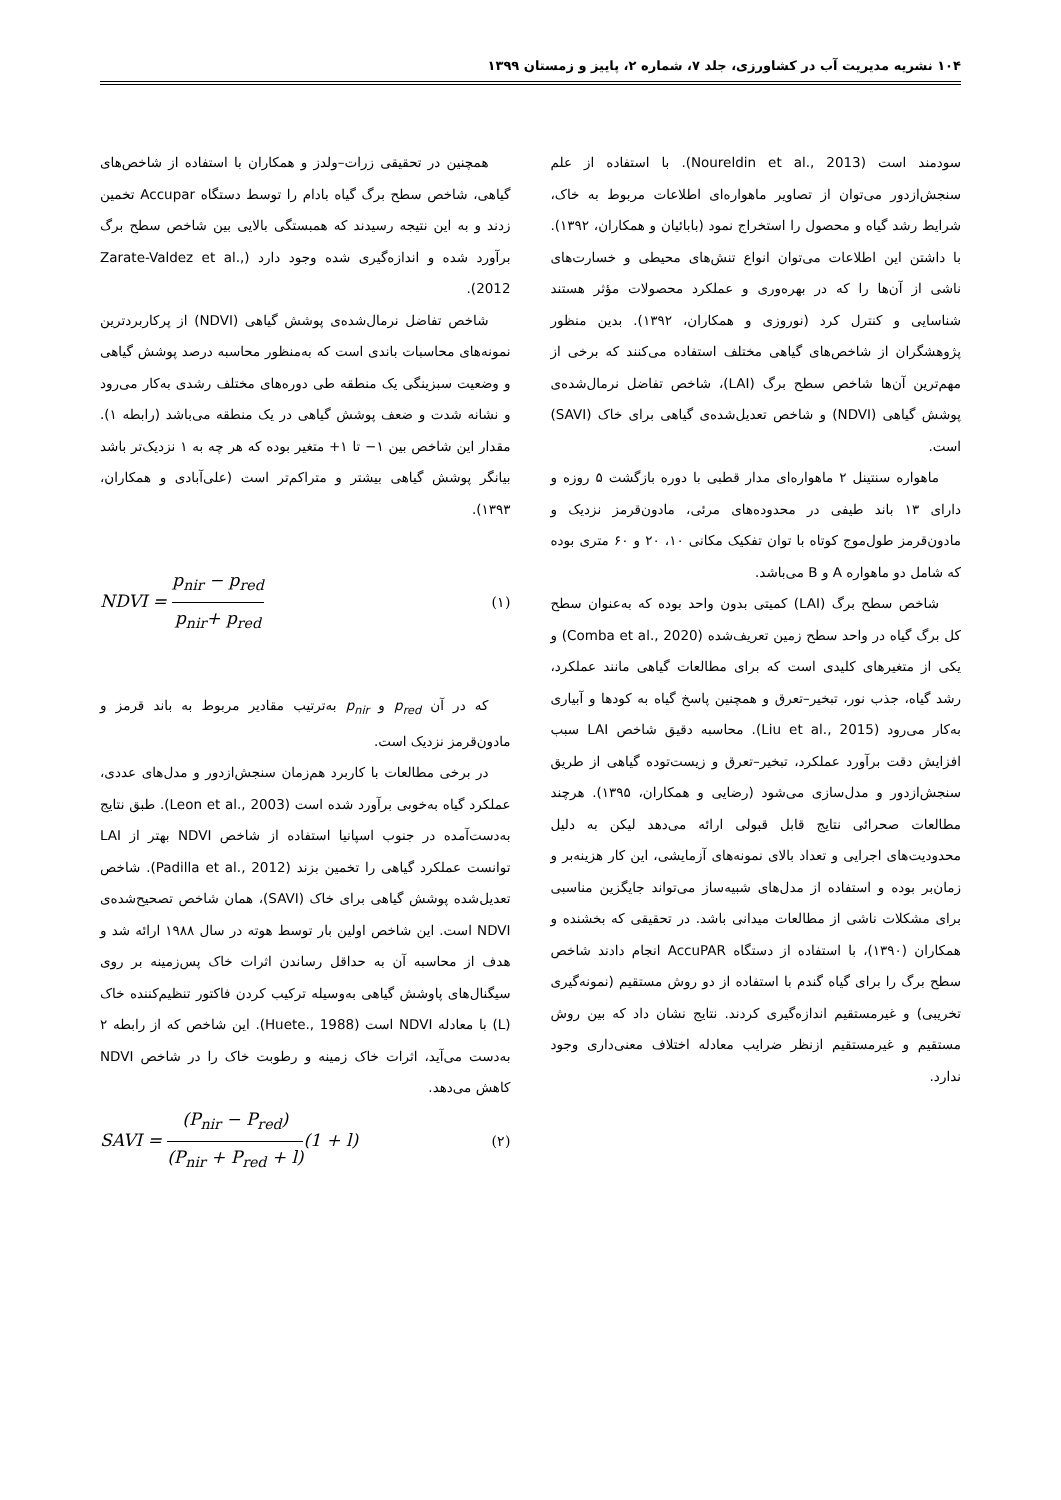۱۰۴ نشریه مدیریت آب در کشاورزی، جلد ۷، شماره ۲، پاییز و زمستان ۱۳۹۹
سودمند است (Noureldin et al., 2013). با استفاده از علم سنجش‌ازدور می‌توان از تصاویر ماهواره‌ای اطلاعات مربوط به خاک، شرایط رشد گیاه و محصول را استخراج نمود (بابائیان و همکاران، ۱۳۹۲). با داشتن این اطلاعات می‌توان انواع تنش‌های محیطی و خسارت‌های ناشی از آن‌ها را که در بهره‌وری و عملکرد محصولات مؤثر هستند شناسایی و کنترل کرد (نوروزی و همکاران، ۱۳۹۲). بدین منظور پژوهشگران از شاخص‌های گیاهی مختلف استفاده می‌کنند که برخی از مهم‌ترین آن‌ها شاخص سطح برگ (LAI)، شاخص تفاضل نرمال‌شده‌ی پوشش گیاهی (NDVI) و شاخص تعدیل‌شده‌ی گیاهی برای خاک (SAVI) است.
ماهواره سنتینل ۲ ماهواره‌ای مدار قطبی با دوره بازگشت ۵ روزه و دارای ۱۳ باند طیفی در محدوده‌های مرئی، مادون‌قرمز نزدیک و مادون‌قرمز طول‌موج کوتاه با توان تفکیک مکانی ۱۰، ۲۰ و ۶۰ متری بوده که شامل دو ماهواره A و B می‌باشد.
شاخص سطح برگ (LAI) کمیتی بدون واحد بوده که به‌عنوان سطح کل برگ گیاه در واحد سطح زمین تعریف‌شده (Comba et al., 2020) و یکی از متغیرهای کلیدی است که برای مطالعات گیاهی مانند عملکرد، رشد گیاه، جذب نور، تبخیر–تعرق و همچنین پاسخ گیاه به کودها و آبیاری به‌کار می‌رود (Liu et al., 2015). محاسبه دقیق شاخص LAI سبب افزایش دقت برآورد عملکرد، تبخیر–تعرق و زیست‌توده گیاهی از طریق سنجش‌ازدور و مدل‌سازی می‌شود (رضایی و همکاران، ۱۳۹۵). هرچند مطالعات صحرائی نتایج قابل قبولی ارائه می‌دهد لیکن به دلیل محدودیت‌های اجرایی و تعداد بالای نمونه‌های آزمایشی، این کار هزینه‌بر و زمان‌بر بوده و استفاده از مدل‌های شبیه‌ساز می‌تواند جایگزین مناسبی برای مشکلات ناشی از مطالعات میدانی باشد. در تحقیقی که بخشنده و همکاران (۱۳۹۰)، با استفاده از دستگاه AccuPAR انجام دادند شاخص سطح برگ را برای گیاه گندم با استفاده از دو روش مستقیم (نمونه‌گیری تخریبی) و غیرمستقیم اندازه‌گیری کردند. نتایج نشان داد که بین روش مستقیم و غیرمستقیم ازنظر ضرایب معادله اختلاف معنی‌داری وجود ندارد.
همچنین در تحقیقی زرات–ولدز و همکاران با استفاده از شاخص‌های گیاهی، شاخص سطح برگ گیاه بادام را توسط دستگاه Accupar تخمین زدند و به این نتیجه رسیدند که همبستگی بالایی بین شاخص سطح برگ برآورد شده و اندازه‌گیری شده وجود دارد (Zarate-Valdez et al., 2012).
شاخص تفاضل نرمال‌شده‌ی پوشش گیاهی (NDVI) از پرکاربردترین نمونه‌های محاسبات باندی است که به‌منظور محاسبه درصد پوشش گیاهی و وضعیت سبزینگی یک منطقه طی دوره‌های مختلف رشدی به‌کار می‌رود و نشانه شدت و ضعف پوشش گیاهی در یک منطقه می‌باشد (رابطه ۱). مقدار این شاخص بین ۱− تا ۱+ متغیر بوده که هر چه به ۱ نزدیک‌تر باشد بیانگر پوشش گیاهی بیشتر و متراکم‌تر است (علی‌آبادی و همکاران، ۱۳۹۳).
NDVI = p<sub>nir</sub> − p<sub>red</sub> p<sub>nir</sub>+ p<sub>red</sub> (۱)
که در آن p<sub>red</sub> و p<sub>nir</sub> به‌ترتیب مقادیر مربوط به باند قرمز و مادون‌قرمز نزدیک است.
در برخی مطالعات با کاربرد هم‌زمان سنجش‌ازدور و مدل‌های عددی، عملکرد گیاه به‌خوبی برآورد شده است (Leon et al., 2003). طبق نتایج به‌دست‌آمده در جنوب اسپانیا استفاده از شاخص NDVI بهتر از LAI توانست عملکرد گیاهی را تخمین بزند (Padilla et al., 2012). شاخص تعدیل‌شده پوشش گیاهی برای خاک (SAVI)، همان شاخص تصحیح‌شده‌ی NDVI است. این شاخص اولین بار توسط هوته در سال ۱۹۸۸ ارائه شد و هدف از محاسبه آن به حداقل رساندن اثرات خاک پس‌زمینه بر روی سیگنال‌های پاوشش گیاهی به‌وسیله ترکیب کردن فاکتور تنظیم‌کننده خاک (L) با معادله NDVI است (Huete., 1988). این شاخص که از رابطه ۲ به‌دست می‌آید، اثرات خاک زمینه و رطوبت خاک را در شاخص NDVI کاهش می‌دهد.
SAVI = (P<sub>nir</sub> − P<sub>red</sub>) (P<sub>nir</sub> + P<sub>red</sub> + l)(1 + l) (۲)